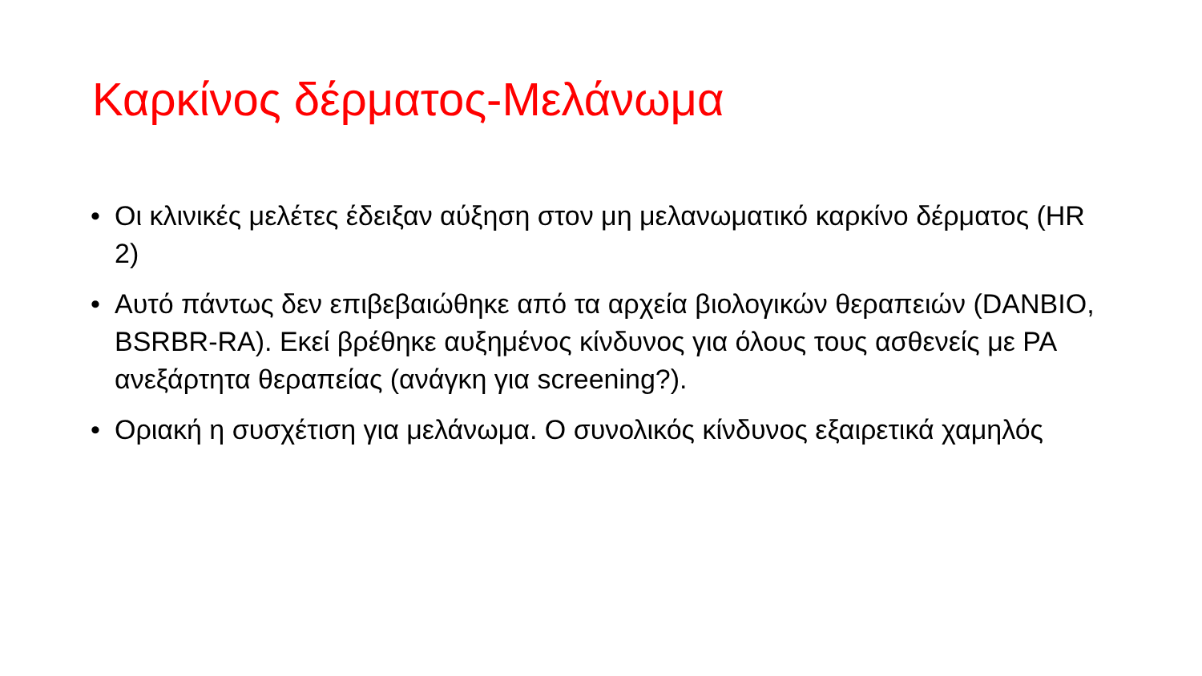Καρκίνος δέρματος-Μελάνωμα
• Οι κλινικές μελέτες έδειξαν αύξηση στον μη μελανωματικό καρκίνο δέρματος (HR 2)
• Αυτό πάντως δεν επιβεβαιώθηκε από τα αρχεία βιολογικών θεραπειών (DANBIO, BSRBR-RA). Εκεί βρέθηκε αυξημένος κίνδυνος για όλους τους ασθενείς με ΡΑ ανεξάρτητα θεραπείας (ανάγκη για screening?).
• Οριακή η συσχέτιση για μελάνωμα. Ο συνολικός κίνδυνος εξαιρετικά χαμηλός